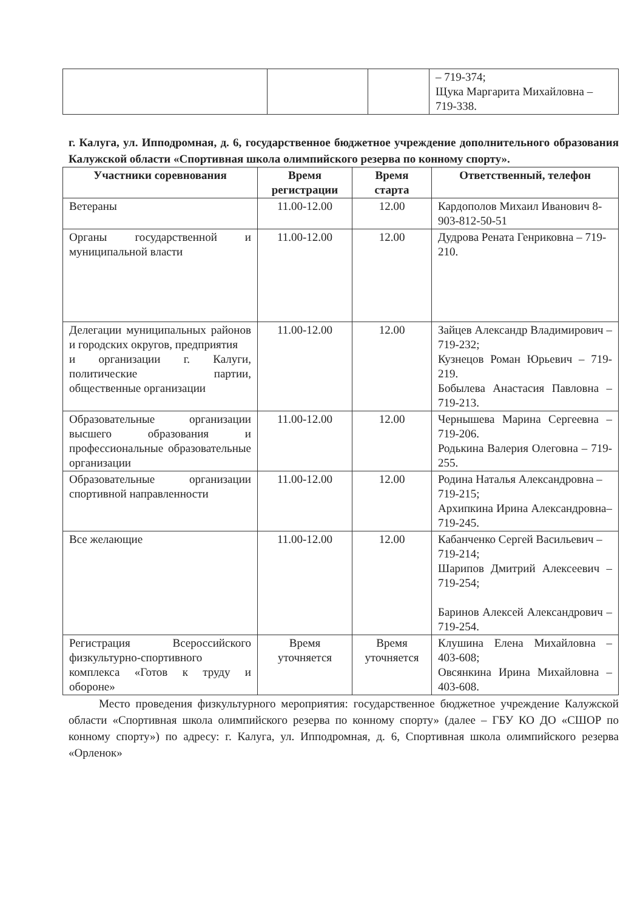| | | | – 719-374; Щука Маргарита Михайловна – 719-338. |
г. Калуга, ул. Ипподромная, д. 6, государственное бюджетное учреждение дополнительного образования Калужской области «Спортивная школа олимпийского резерва по конному спорту».
| Участники соревнования | Время регистрации | Время старта | Ответственный, телефон |
| --- | --- | --- | --- |
| Ветераны | 11.00-12.00 | 12.00 | Кардополов Михаил Иванович 8-903-812-50-51 |
| Органы государственной и муниципальной власти | 11.00-12.00 | 12.00 | Дудрова Рената Генриковна – 719-210. |
| Делегации муниципальных районов и городских округов, предприятия и организации г. Калуги, политические партии, общественные организации | 11.00-12.00 | 12.00 | Зайцев Александр Владимирович – 719-232; Кузнецов Роман Юрьевич – 719-219. Бобылева Анастасия Павловна – 719-213. |
| Образовательные организации высшего образования и профессиональные образовательные организации | 11.00-12.00 | 12.00 | Чернышева Марина Сергеевна – 719-206. Родькина Валерия Олеговна – 719-255. |
| Образовательные организации спортивной направленности | 11.00-12.00 | 12.00 | Родина Наталья Александровна – 719-215; Архипкина Ирина Александровна– 719-245. |
| Все желающие | 11.00-12.00 | 12.00 | Кабанченко Сергей Васильевич – 719-214; Шарипов Дмитрий Алексеевич – 719-254; Баринов Алексей Александрович – 719-254. |
| Регистрация Всероссийского физкультурно-спортивного комплекса «Готов к труду и обороне» | Время уточняется | Время уточняется | Клушина Елена Михайловна – 403-608; Овсянкина Ирина Михайловна – 403-608. |
Место проведения физкультурного мероприятия: государственное бюджетное учреждение Калужской области «Спортивная школа олимпийского резерва по конному спорту» (далее – ГБУ КО ДО «СШОР по конному спорту») по адресу: г. Калуга, ул. Ипподромная, д. 6, Спортивная школа олимпийского резерва «Орленок»